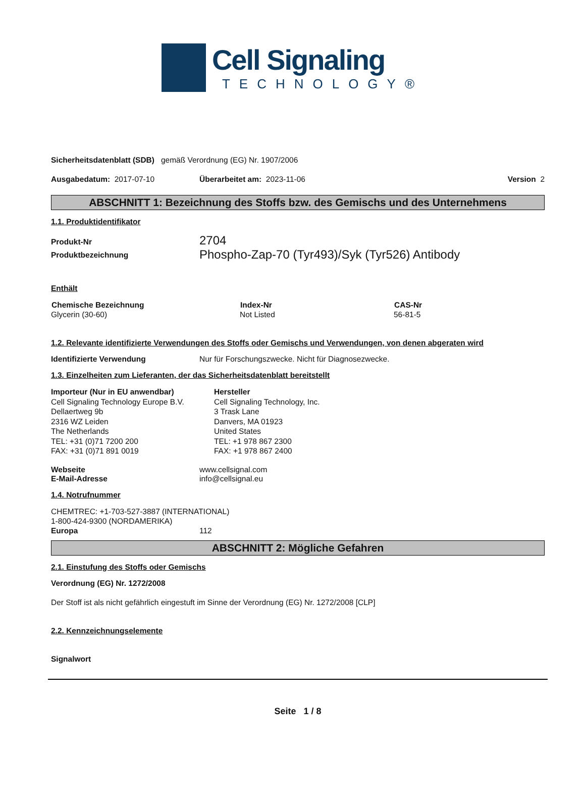Cell Signaling
TECHNOLOGY®
Sicherheitsdatenblatt (SDB) gemäß Verordnung (EG) Nr. 1907/2006
Ausgabedatum: 2017-07-10 Überarbeitet am: 2023-11-06 Version 2
ABSCHNITT 1: Bezeichnung des Stoffs bzw. des Gemischs und des Unternehmens
1.1. Produktidentifikator
| Produkt-Nr | 2704 |
| Produktbezeichnung | Phospho-Zap-70 (Tyr493)/Syk (Tyr526) Antibody |
Enthält
| Chemische Bezeichnung | Index-Nr | CAS-Nr |
| --- | --- | --- |
| Glycerin (30-60) | Not Listed | 56-81-5 |
1.2. Relevante identifizierte Verwendungen des Stoffs oder Gemischs und Verwendungen, von denen abgeraten wird
| Identifizierte Verwendung | Nur für Forschungszwecke. Nicht für Diagnosezwecke. |
1.3. Einzelheiten zum Lieferanten, der das Sicherheitsdatenblatt bereitstellt
| Importeur (Nur in EU anwendbar) Cell Signaling Technology Europe B.V. Dellaertweg 9b 2316 WZ Leiden The Netherlands TEL: +31 (0)71 7200 200 FAX: +31 (0)71 891 0019 | Hersteller Cell Signaling Technology, Inc. 3 Trask Lane Danvers, MA 01923 United States TEL: +1 978 867 2300 FAX: +1 978 867 2400 |
| Webseite | www.cellsignal.com |
| E-Mail-Adresse | info@cellsignal.eu |
1.4. Notrufnummer
CHEMTREC: +1-703-527-3887 (INTERNATIONAL)
1-800-424-9300 (NORDAMERIKA)
| Europa | 112 |
ABSCHNITT 2: Mögliche Gefahren
2.1. Einstufung des Stoffs oder Gemischs
Verordnung (EG) Nr. 1272/2008
Der Stoff ist als nicht gefährlich eingestuft im Sinne der Verordnung (EG) Nr. 1272/2008 [CLP]
2.2. Kennzeichnungselemente
Signalwort
Seite 1 / 8